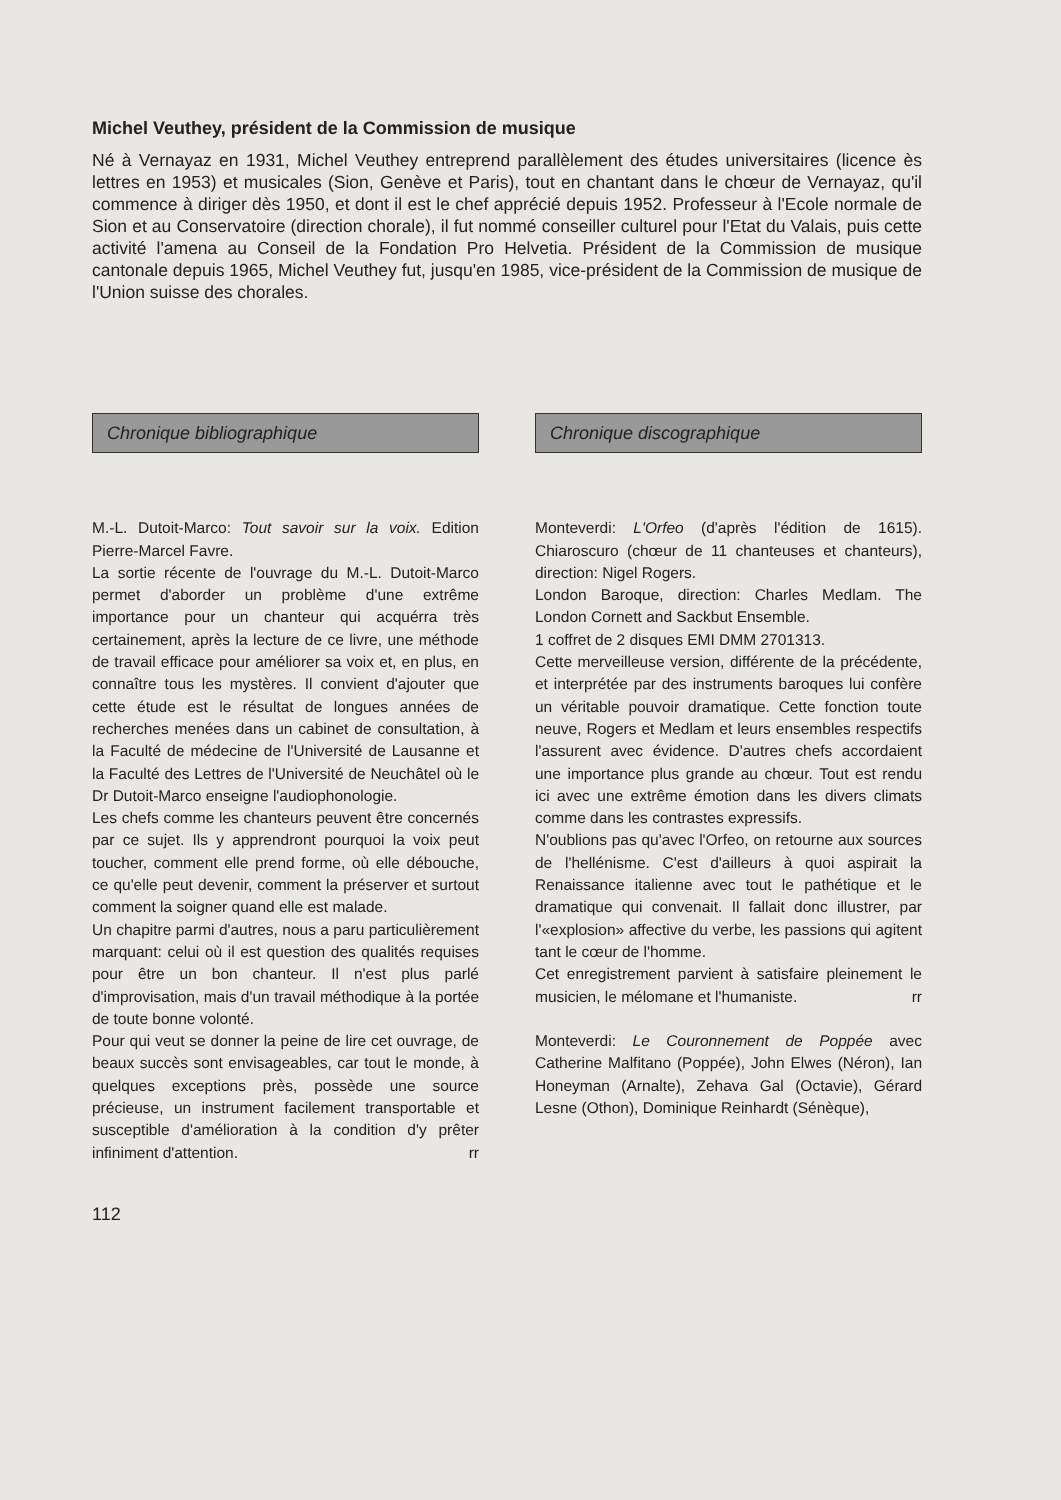Michel Veuthey, président de la Commission de musique
Né à Vernayaz en 1931, Michel Veuthey entreprend parallèlement des études universitaires (licence ès lettres en 1953) et musicales (Sion, Genève et Paris), tout en chantant dans le chœur de Vernayaz, qu'il commence à diriger dès 1950, et dont il est le chef apprécié depuis 1952. Professeur à l'Ecole normale de Sion et au Conservatoire (direction chorale), il fut nommé conseiller culturel pour l'Etat du Valais, puis cette activité l'amena au Conseil de la Fondation Pro Helvetia. Président de la Commission de musique cantonale depuis 1965, Michel Veuthey fut, jusqu'en 1985, vice-président de la Commission de musique de l'Union suisse des chorales.
Chronique bibliographique
M.-L. Dutoit-Marco: Tout savoir sur la voix. Edition Pierre-Marcel Favre.
La sortie récente de l'ouvrage du M.-L. Dutoit-Marco permet d'aborder un problème d'une extrême importance pour un chanteur qui acquérra très certainement, après la lecture de ce livre, une méthode de travail efficace pour améliorer sa voix et, en plus, en connaître tous les mystères. Il convient d'ajouter que cette étude est le résultat de longues années de recherches menées dans un cabinet de consultation, à la Faculté de médecine de l'Université de Lausanne et la Faculté des Lettres de l'Université de Neuchâtel où le Dr Dutoit-Marco enseigne l'audiophonologie.
Les chefs comme les chanteurs peuvent être concernés par ce sujet. Ils y apprendront pourquoi la voix peut toucher, comment elle prend forme, où elle débouche, ce qu'elle peut devenir, comment la préserver et surtout comment la soigner quand elle est malade.
Un chapitre parmi d'autres, nous a paru particulièrement marquant: celui où il est question des qualités requises pour être un bon chanteur. Il n'est plus parlé d'improvisation, mais d'un travail méthodique à la portée de toute bonne volonté.
Pour qui veut se donner la peine de lire cet ouvrage, de beaux succès sont envisageables, car tout le monde, à quelques exceptions près, possède une source précieuse, un instrument facilement transportable et susceptible d'amélioration à la condition d'y prêter infiniment d'attention. rr
Chronique discographique
Monteverdi: L'Orfeo (d'après l'édition de 1615). Chiaroscuro (chœur de 11 chanteuses et chanteurs), direction: Nigel Rogers.
London Baroque, direction: Charles Medlam. The London Cornett and Sackbut Ensemble.
1 coffret de 2 disques EMI DMM 2701313.
Cette merveilleuse version, différente de la précédente, et interprétée par des instruments baroques lui confère un véritable pouvoir dramatique. Cette fonction toute neuve, Rogers et Medlam et leurs ensembles respectifs l'assurent avec évidence. D'autres chefs accordaient une importance plus grande au chœur. Tout est rendu ici avec une extrême émotion dans les divers climats comme dans les contrastes expressifs.
N'oublions pas qu'avec l'Orfeo, on retourne aux sources de l'hellénisme. C'est d'ailleurs à quoi aspirait la Renaissance italienne avec tout le pathétique et le dramatique qui convenait. Il fallait donc illustrer, par l'«explosion» affective du verbe, les passions qui agitent tant le cœur de l'homme.
Cet enregistrement parvient à satisfaire pleinement le musicien, le mélomane et l'humaniste. rr
Monteverdi: Le Couronnement de Poppée avec Catherine Malfitano (Poppée), John Elwes (Néron), Ian Honeyman (Arnalte), Zehava Gal (Octavie), Gérard Lesne (Othon), Dominique Reinhardt (Sénèque),
112